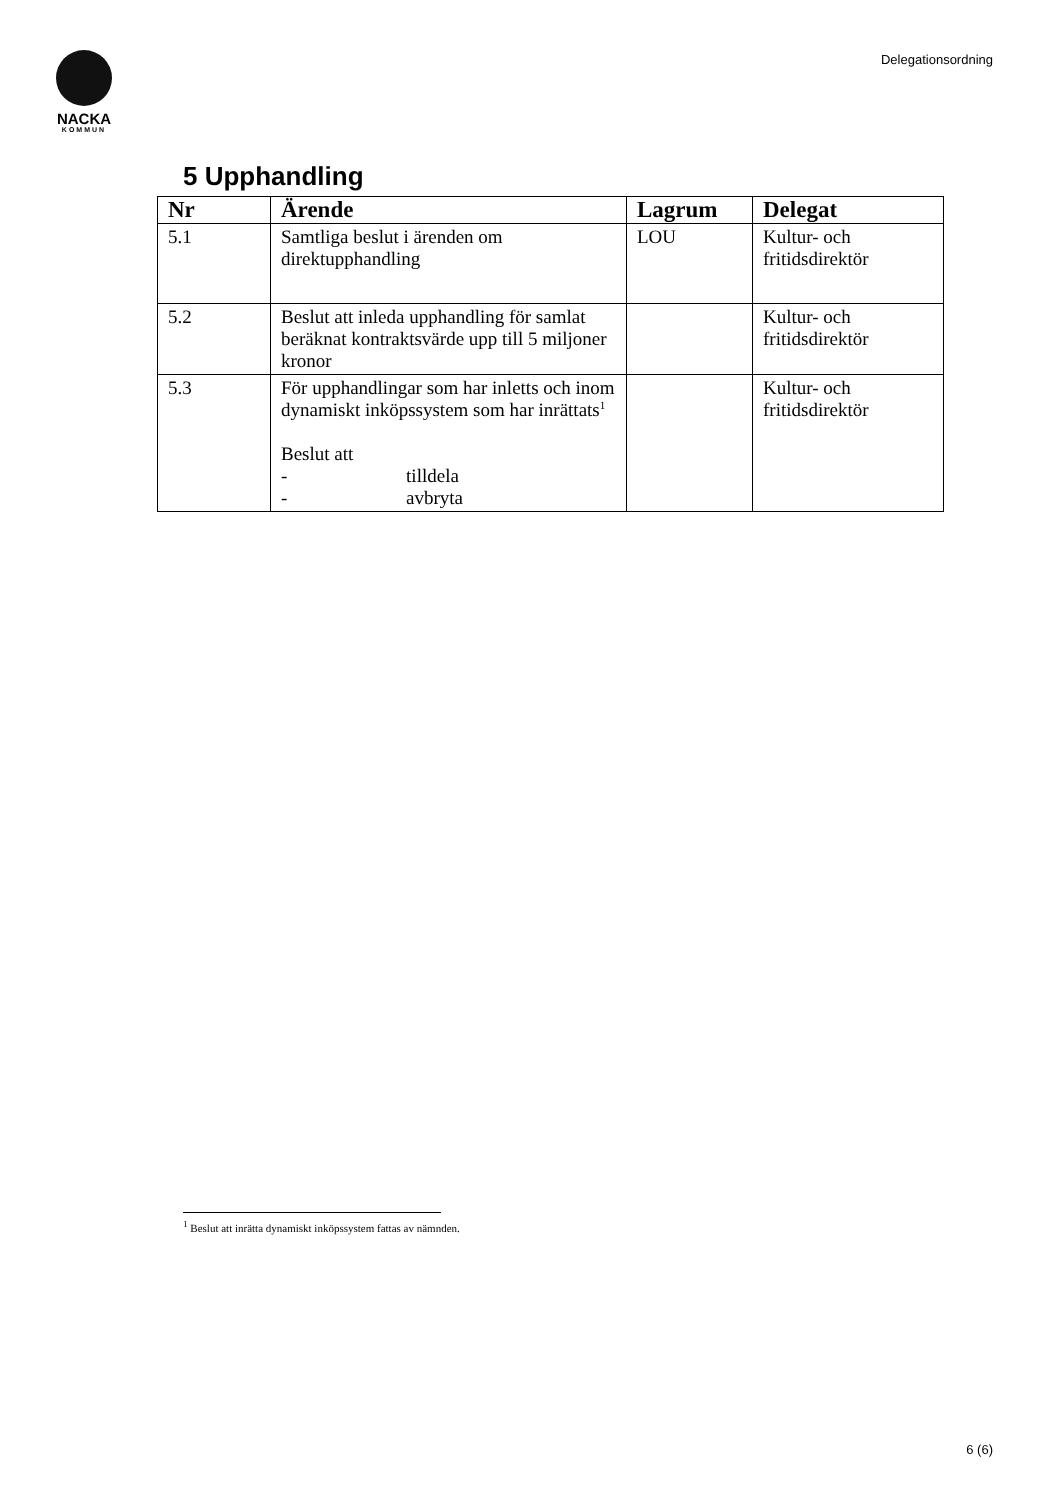NACKA
KOMMUN
Delegationsordning
5 Upphandling
| Nr | Ärende | Lagrum | Delegat |
| --- | --- | --- | --- |
| 5.1 | Samtliga beslut i ärenden om direktupphandling | LOU | Kultur- och fritidsdirektör |
| 5.2 | Beslut att inleda upphandling för samlat beräknat kontraktsvärde upp till 5 miljoner kronor | | Kultur- och fritidsdirektör |
| 5.3 | För upphandlingar som har inletts och inom dynamiskt inköpssystem som har inrättats<sup>1</sup> Beslut att - tilldela - avbryta | | Kultur- och fritidsdirektör |
<sup>1</sup> Beslut att inrätta dynamiskt inköpssystem fattas av nämnden.
6 (6)